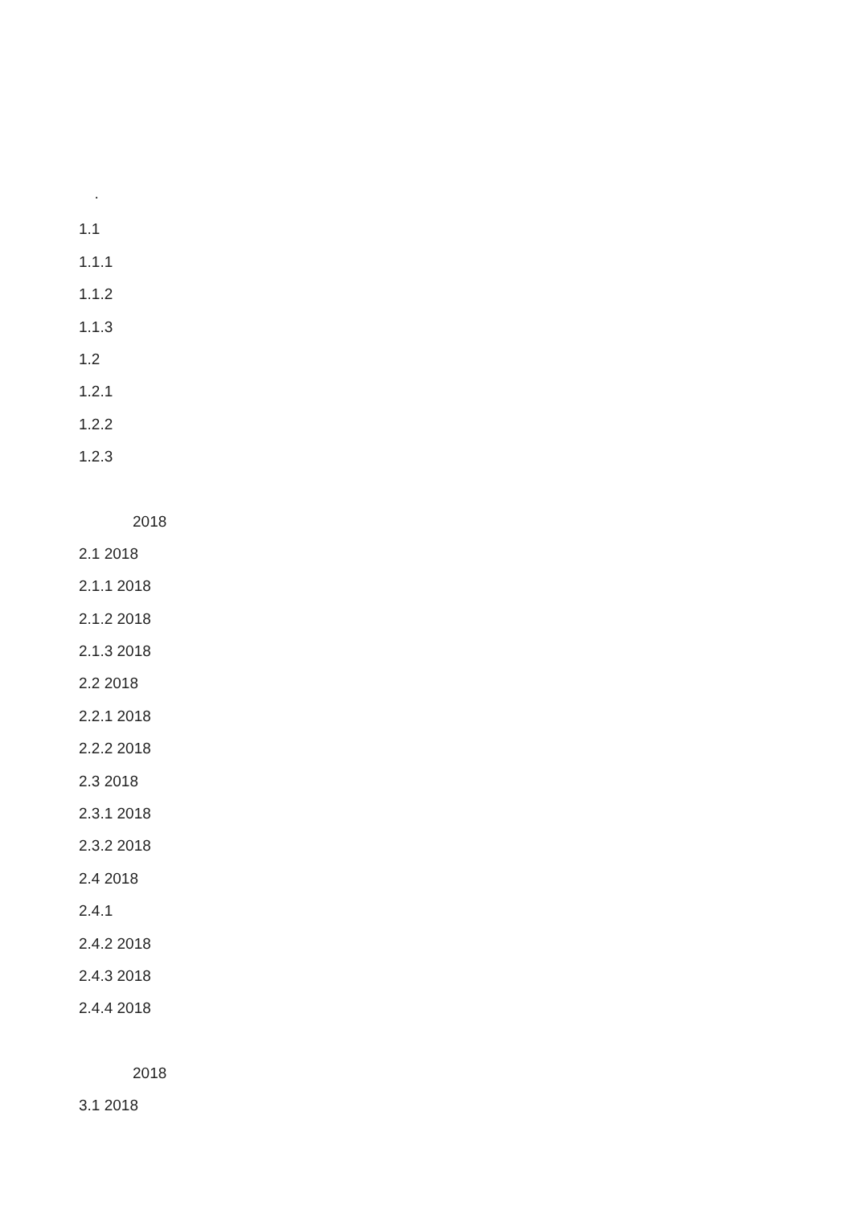·
1.1
1.1.1
1.1.2
1.1.3
1.2
1.2.1
1.2.2
1.2.3
2018
2.1 2018
2.1.1 2018
2.1.2 2018
2.1.3 2018
2.2 2018
2.2.1 2018
2.2.2 2018
2.3 2018
2.3.1 2018
2.3.2 2018
2.4 2018
2.4.1
2.4.2 2018
2.4.3 2018
2.4.4 2018
2018
3.1 2018